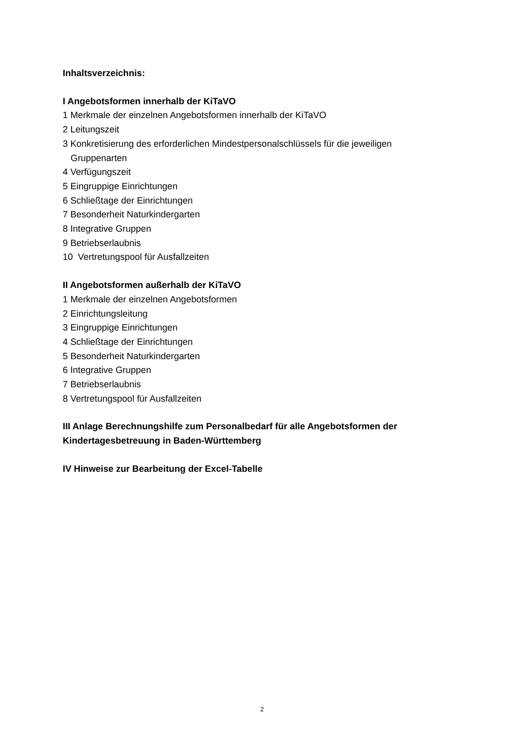Inhaltsverzeichnis:
I Angebotsformen innerhalb der KiTaVO
1 Merkmale der einzelnen Angebotsformen innerhalb der KiTaVO
2 Leitungszeit
3 Konkretisierung des erforderlichen Mindestpersonalschlüssels für die jeweiligen
Gruppenarten
4 Verfügungszeit
5 Eingruppige Einrichtungen
6 Schließtage der Einrichtungen
7 Besonderheit Naturkindergarten
8 Integrative Gruppen
9 Betriebserlaubnis
10 Vertretungspool für Ausfallzeiten
II Angebotsformen außerhalb der KiTaVO
1 Merkmale der einzelnen Angebotsformen
2 Einrichtungsleitung
3 Eingruppige Einrichtungen
4 Schließtage der Einrichtungen
5 Besonderheit Naturkindergarten
6 Integrative Gruppen
7 Betriebserlaubnis
8 Vertretungspool für Ausfallzeiten
III Anlage Berechnungshilfe zum Personalbedarf für alle Angebotsformen der Kindertagesbetreuung in Baden-Württemberg
IV Hinweise zur Bearbeitung der Excel-Tabelle
2